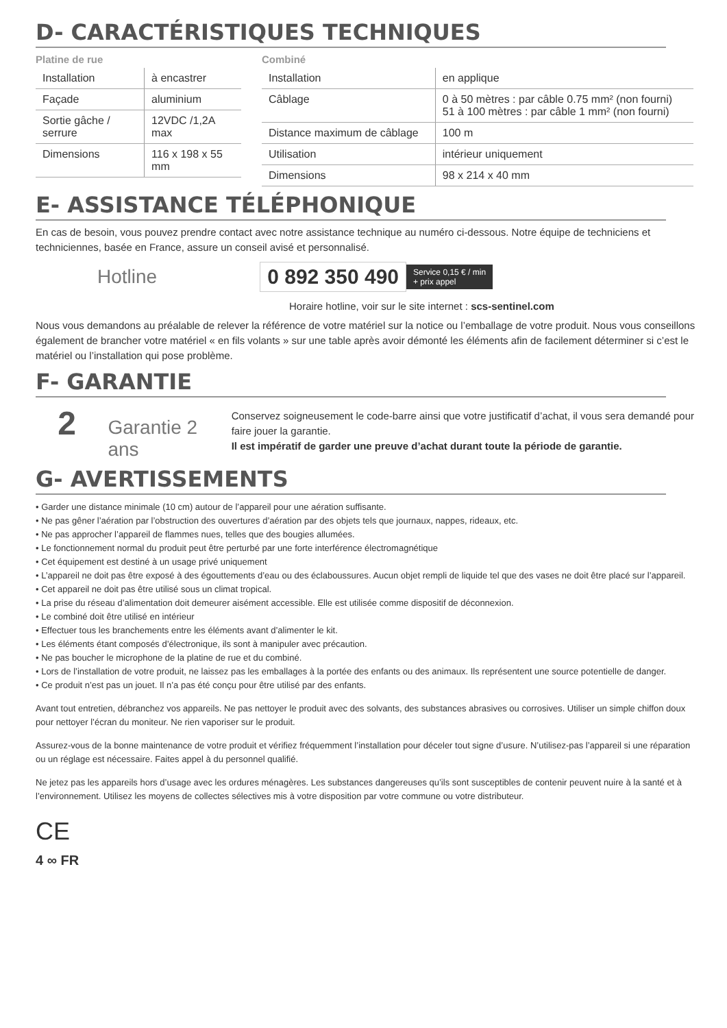D- CARACTÉRISTIQUES TECHNIQUES
Platine de rue
| Installation | à encastrer |
| Façade | aluminium |
| Sortie gâche / serrure | 12VDC /1,2A max |
| Dimensions | 116 x 198 x 55 mm |
Combiné
| Installation | en applique |
| Câblage | 0 à 50 mètres : par câble 0.75 mm² (non fourni) 51 à 100 mètres : par câble 1 mm² (non fourni) |
| Distance maximum de câblage | 100 m |
| Utilisation | intérieur uniquement |
| Dimensions | 98 x 214 x 40 mm |
E- ASSISTANCE TÉLÉPHONIQUE
En cas de besoin, vous pouvez prendre contact avec notre assistance technique au numéro ci-dessous. Notre équipe de techniciens et techniciennes, basée en France, assure un conseil avisé et personnalisé.
Hotline 0 892 350 490 Service 0,15 € / min
+ prix appel
Horaire hotline, voir sur le site internet : scs-sentinel.com
Nous vous demandons au préalable de relever la référence de votre matériel sur la notice ou l’emballage de votre produit. Nous vous conseillons également de brancher votre matériel « en fils volants » sur une table après avoir démonté les éléments afin de facilement déterminer si c’est le matériel ou l’installation qui pose problème.
F- GARANTIE
2 Garantie 2 ans
Conservez soigneusement le code-barre ainsi que votre justificatif d’achat, il vous sera demandé pour faire jouer la garantie.
Il est impératif de garder une preuve d’achat durant toute la période de garantie.
G- AVERTISSEMENTS
• Garder une distance minimale (10 cm) autour de l’appareil pour une aération suffisante.
• Ne pas gêner l’aération par l’obstruction des ouvertures d’aération par des objets tels que journaux, nappes, rideaux, etc.
• Ne pas approcher l’appareil de flammes nues, telles que des bougies allumées.
• Le fonctionnement normal du produit peut être perturbé par une forte interférence électromagnétique
• Cet équipement est destiné à un usage privé uniquement
• L’appareil ne doit pas être exposé à des égouttements d’eau ou des éclaboussures. Aucun objet rempli de liquide tel que des vases ne doit être placé sur l’appareil.
• Cet appareil ne doit pas être utilisé sous un climat tropical.
• La prise du réseau d’alimentation doit demeurer aisément accessible. Elle est utilisée comme dispositif de déconnexion.
• Le combiné doit être utilisé en intérieur
• Effectuer tous les branchements entre les éléments avant d’alimenter le kit.
• Les éléments étant composés d’électronique, ils sont à manipuler avec précaution.
• Ne pas boucher le microphone de la platine de rue et du combiné.
• Lors de l’installation de votre produit, ne laissez pas les emballages à la portée des enfants ou des animaux. Ils représentent une source potentielle de danger.
• Ce produit n’est pas un jouet. Il n’a pas été conçu pour être utilisé par des enfants.
Avant tout entretien, débranchez vos appareils. Ne pas nettoyer le produit avec des solvants, des substances abrasives ou corrosives. Utiliser un simple chiffon doux pour nettoyer l’écran du moniteur. Ne rien vaporiser sur le produit.
Assurez-vous de la bonne maintenance de votre produit et vérifiez fréquemment l’installation pour déceler tout signe d’usure. N’utilisez-pas l’appareil si une réparation ou un réglage est nécessaire. Faites appel à du personnel qualifié.
Ne jetez pas les appareils hors d’usage avec les ordures ménagères. Les substances dangereuses qu’ils sont susceptibles de contenir peuvent nuire à la santé et à l’environnement. Utilisez les moyens de collectes sélectives mis à votre disposition par votre commune ou votre distributeur.
CE
4 ∞ FR